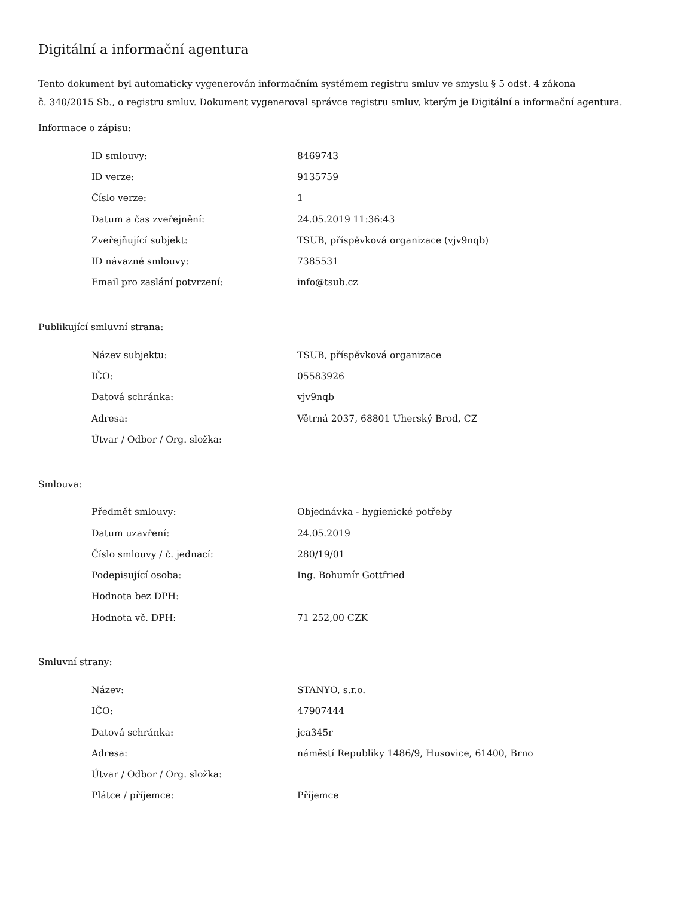Digitální a informační agentura
Tento dokument byl automaticky vygenerován informačním systémem registru smluv ve smyslu § 5 odst. 4 zákona
č. 340/2015 Sb., o registru smluv. Dokument vygeneroval správce registru smluv, kterým je Digitální a informační agentura.
Informace o zápisu:
| ID smlouvy: | 8469743 |
| ID verze: | 9135759 |
| Číslo verze: | 1 |
| Datum a čas zveřejnění: | 24.05.2019 11:36:43 |
| Zveřejňující subjekt: | TSUB, příspěvková organizace (vjv9nqb) |
| ID návazné smlouvy: | 7385531 |
| Email pro zaslání potvrzení: | info@tsub.cz |
Publikující smluvní strana:
| Název subjektu: | TSUB, příspěvková organizace |
| IČO: | 05583926 |
| Datová schránka: | vjv9nqb |
| Adresa: | Větrná 2037, 68801 Uherský Brod, CZ |
| Útvar / Odbor / Org. složka: | |
Smlouva:
| Předmět smlouvy: | Objednávka - hygienické potřeby |
| Datum uzavření: | 24.05.2019 |
| Číslo smlouvy / č. jednací: | 280/19/01 |
| Podepisující osoba: | Ing. Bohumír Gottfried |
| Hodnota bez DPH: | |
| Hodnota vč. DPH: | 71 252,00 CZK |
Smluvní strany:
| Název: | STANYO, s.r.o. |
| IČO: | 47907444 |
| Datová schránka: | jca345r |
| Adresa: | náměstí Republiky 1486/9, Husovice, 61400, Brno |
| Útvar / Odbor / Org. složka: | |
| Plátce / příjemce: | Příjemce |